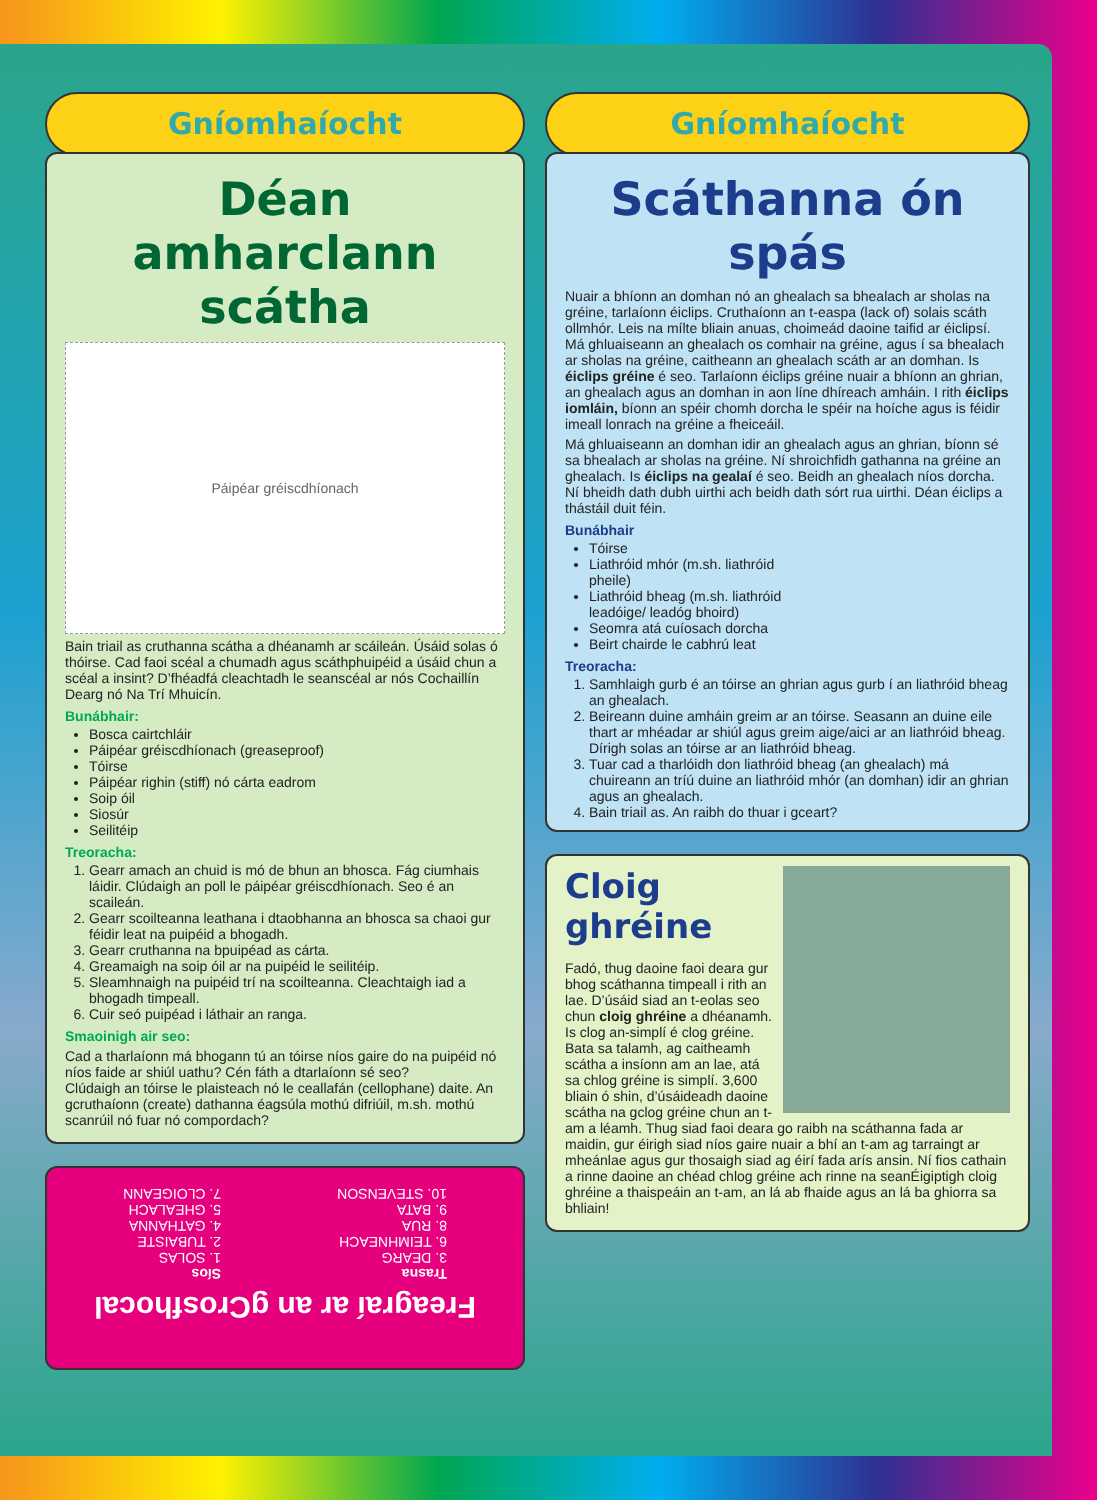Gníomhaíocht
Déan amharclann scátha
Páipéar gréiscdhíonach
Bain triail as cruthanna scátha a dhéanamh ar scáileán. Úsáid solas ó thóirse. Cad faoi scéal a chumadh agus scáthphuipéid a úsáid chun a scéal a insint? D’fhéadfá cleachtadh le seanscéal ar nós Cochaillín Dearg nó Na Trí Mhuicín.
Bunábhair:
Bosca cairtchláir
Páipéar gréiscdhíonach (greaseproof)
Tóirse
Páipéar righin (stiff) nó cárta eadrom
Soip óil
Siosúr
Seilitéip
Treoracha:
1. Gearr amach an chuid is mó de bhun an bhosca. Fág ciumhais láidir. Clúdaigh an poll le páipéar gréiscdhíonach. Seo é an scaileán.
2. Gearr scoilteanna leathana i dtaobhanna an bhosca sa chaoi gur féidir leat na puipéid a bhogadh.
3. Gearr cruthanna na bpuipéad as cárta.
4. Greamaigh na soip óil ar na puipéid le seilitéip.
5. Sleamhnaigh na puipéid trí na scoilteanna. Cleachtaigh iad a bhogadh timpeall.
6. Cuir seó puipéad i láthair an ranga.
Smaoinigh air seo:
Cad a tharlaíonn má bhogann tú an tóirse níos gaire do na puipéid nó níos faide ar shiúl uathu? Cén fáth a dtarlaíonn sé seo?
Clúdaigh an tóirse le plaisteach nó le ceallafán (cellophane) daite. An gcruthaíonn (create) dathanna éagsúla mothú difriúil, m.sh. mothú scanrúil nó fuar nó compordach?
Freagraí ar an gCrosfhocal
Trasna
3. DEARG
6. TEIMHNEACH
8. RUA
9. BATA
10. STEVENSON
Síos
1. SOLAS
2. TUBAISTE
4. GATHANNA
5. GHEALACH
7. CLOIGEANN
Gníomhaíocht
Scáthanna ón spás
Nuair a bhíonn an domhan nó an ghealach sa bhealach ar sholas na gréine, tarlaíonn éiclips. Cruthaíonn an t-easpa (lack of) solais scáth ollmhór. Leis na mílte bliain anuas, choimeád daoine taifid ar éiclipsí. Má ghluaiseann an ghealach os comhair na gréine, agus í sa bhealach ar sholas na gréine, caitheann an ghealach scáth ar an domhan. Is éiclips gréine é seo. Tarlaíonn éiclips gréine nuair a bhíonn an ghrian, an ghealach agus an domhan in aon líne dhíreach amháin. I rith éiclips iomláin, bíonn an spéir chomh dorcha le spéir na hoíche agus is féidir imeall lonrach na gréine a fheiceáil.
Má ghluaiseann an domhan idir an ghealach agus an ghrian, bíonn sé sa bhealach ar sholas na gréine. Ní shroichfidh gathanna na gréine an ghealach. Is éiclips na gealaí é seo. Beidh an ghealach níos dorcha. Ní bheidh dath dubh uirthi ach beidh dath sórt rua uirthi. Déan éiclips a thástáil duit féin.
Bunábhair
Tóirse
Liathróid mhór (m.sh. liathróid pheile)
Liathróid bheag (m.sh. liathróid leadóige/ leadóg bhoird)
Seomra atá cuíosach dorcha
Beirt chairde le cabhrú leat
Treoracha:
1. Samhlaigh gurb é an tóirse an ghrian agus gurb í an liathróid bheag an ghealach.
2. Beireann duine amháin greim ar an tóirse. Seasann an duine eile thart ar mhéadar ar shiúl agus greim aige/aici ar an liathróid bheag. Dírigh solas an tóirse ar an liathróid bheag.
3. Tuar cad a tharlóidh don liathróid bheag (an ghealach) má chuireann an tríú duine an liathróid mhór (an domhan) idir an ghrian agus an ghealach.
4. Bain triail as. An raibh do thuar i gceart?
Cloig ghréine
Fadó, thug daoine faoi deara gur bhog scáthanna timpeall i rith an lae. D’úsáid siad an t-eolas seo chun cloig ghréine a dhéanamh. Is clog an-simplí é clog gréine. Bata sa talamh, ag caitheamh scátha a insíonn am an lae, atá sa chlog gréine is simplí. 3,600 bliain ó shin, d’úsáideadh daoine scátha na gclog gréine chun an t-am a léamh. Thug siad faoi deara go raibh na scáthanna fada ar maidin, gur éirigh siad níos gaire nuair a bhí an t-am ag tarraingt ar mheánlae agus gur thosaigh siad ag éirí fada arís ansin. Ní fios cathain a rinne daoine an chéad chlog gréine ach rinne na seanÉigiptigh cloig ghréine a thaispeáin an t-am, an lá ab fhaide agus an lá ba ghiorra sa bhliain!